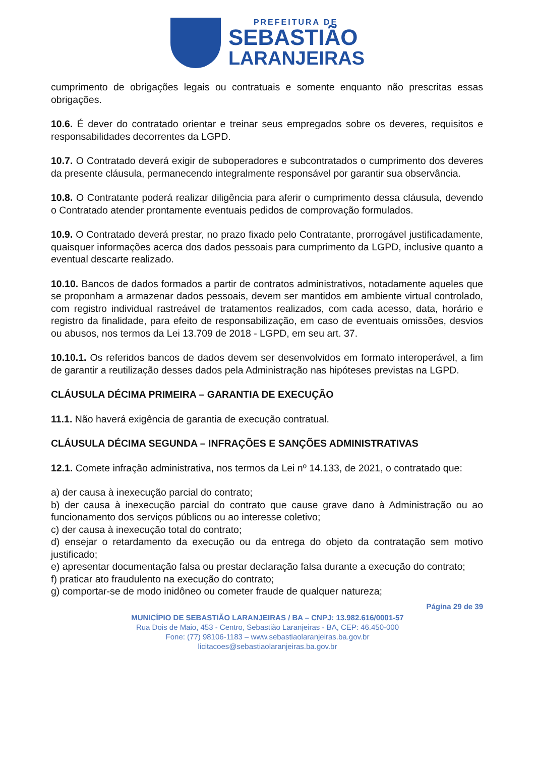PREFEITURA DE
SEBASTIÃO
LARANJEIRAS
cumprimento de obrigações legais ou contratuais e somente enquanto não prescritas essas obrigações.
10.6. É dever do contratado orientar e treinar seus empregados sobre os deveres, requisitos e responsabilidades decorrentes da LGPD.
10.7. O Contratado deverá exigir de suboperadores e subcontratados o cumprimento dos deveres da presente cláusula, permanecendo integralmente responsável por garantir sua observância.
10.8. O Contratante poderá realizar diligência para aferir o cumprimento dessa cláusula, devendo o Contratado atender prontamente eventuais pedidos de comprovação formulados.
10.9. O Contratado deverá prestar, no prazo fixado pelo Contratante, prorrogável justificadamente, quaisquer informações acerca dos dados pessoais para cumprimento da LGPD, inclusive quanto a eventual descarte realizado.
10.10. Bancos de dados formados a partir de contratos administrativos, notadamente aqueles que se proponham a armazenar dados pessoais, devem ser mantidos em ambiente virtual controlado, com registro individual rastreável de tratamentos realizados, com cada acesso, data, horário e registro da finalidade, para efeito de responsabilização, em caso de eventuais omissões, desvios ou abusos, nos termos da Lei 13.709 de 2018 - LGPD, em seu art. 37.
10.10.1. Os referidos bancos de dados devem ser desenvolvidos em formato interoperável, a fim de garantir a reutilização desses dados pela Administração nas hipóteses previstas na LGPD.
CLÁUSULA DÉCIMA PRIMEIRA – GARANTIA DE EXECUÇÃO
11.1. Não haverá exigência de garantia de execução contratual.
CLÁUSULA DÉCIMA SEGUNDA – INFRAÇÕES E SANÇÕES ADMINISTRATIVAS
12.1. Comete infração administrativa, nos termos da Lei nº 14.133, de 2021, o contratado que:
a) der causa à inexecução parcial do contrato;
b) der causa à inexecução parcial do contrato que cause grave dano à Administração ou ao funcionamento dos serviços públicos ou ao interesse coletivo;
c) der causa à inexecução total do contrato;
d) ensejar o retardamento da execução ou da entrega do objeto da contratação sem motivo justificado;
e) apresentar documentação falsa ou prestar declaração falsa durante a execução do contrato;
f) praticar ato fraudulento na execução do contrato;
g) comportar-se de modo inidôneo ou cometer fraude de qualquer natureza;
Página 29 de 39
MUNICÍPIO DE SEBASTIÃO LARANJEIRAS / BA – CNPJ: 13.982.616/0001-57
Rua Dois de Maio, 453 - Centro, Sebastião Laranjeiras - BA, CEP: 46.450-000
Fone: (77) 98106-1183 – www.sebastiaolaranjeiras.ba.gov.br
licitacoes@sebastiaolaranjeiras.ba.gov.br